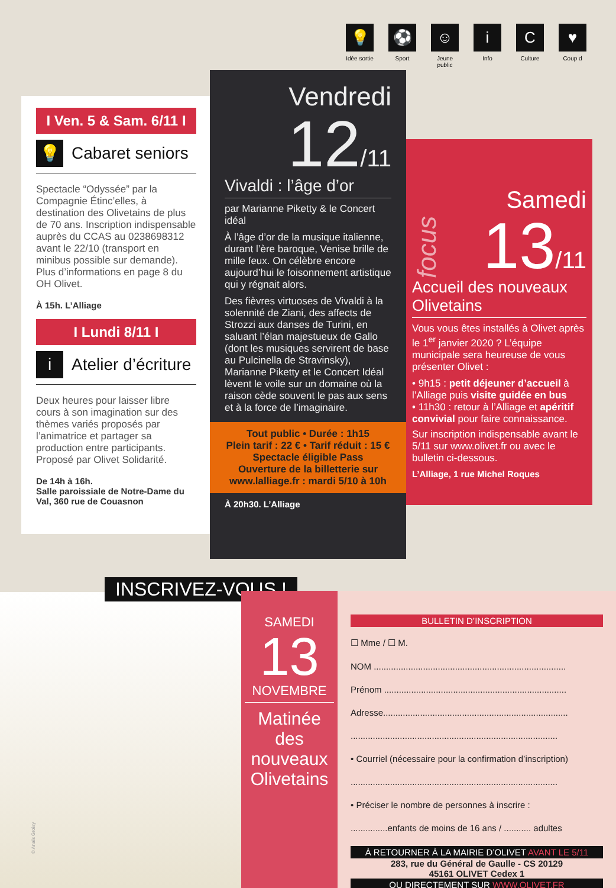💡
Idée sortie
⚽
Sport
☺
Jeune public
i
Info
C
Culture
♥
Coup d
I Ven. 5 & Sam. 6/11 I
💡 Cabaret seniors
Spectacle “Odyssée” par la Compagnie Étinc’elles, à destination des Olivetains de plus de 70 ans. Inscription indispensable auprès du CCAS au 0238698312 avant le 22/10 (transport en minibus possible sur demande). Plus d’informations en page 8 du OH Olivet.
À 15h. L’Alliage
I Lundi 8/11 I
i Atelier d’écriture
Deux heures pour laisser libre cours à son imagination sur des thèmes variés proposés par l’animatrice et partager sa production entre participants. Proposé par Olivet Solidarité.
De 14h à 16h.
Salle paroissiale de Notre-Dame du Val, 360 rue de Couasnon
Vendredi
12/11
Vivaldi : l’âge d’or
par Marianne Piketty & le Concert idéal
À l’âge d’or de la musique italienne, durant l’ère baroque, Venise brille de mille feux. On célèbre encore aujourd’hui le foisonnement artistique qui y régnait alors.
Des fièvres virtuoses de Vivaldi à la solennité de Ziani, des affects de Strozzi aux danses de Turini, en saluant l’élan majestueux de Gallo (dont les musiques servirent de base au Pulcinella de Stravinsky), Marianne Piketty et le Concert Idéal lèvent le voile sur un domaine où la raison cède souvent le pas aux sens et à la force de l’imaginaire.
Tout public • Durée : 1h15
Plein tarif : 22 € • Tarif réduit : 15 €
Spectacle éligible Pass
Ouverture de la billetterie sur
www.lalliage.fr : mardi 5/10 à 10h
À 20h30. L’Alliage
focus
Samedi
13/11
Accueil des nouveaux Olivetains
Vous vous êtes installés à Olivet après le 1<sup>er</sup> janvier 2020 ? L’équipe municipale sera heureuse de vous présenter Olivet :
• 9h15 : petit déjeuner d’accueil à l’Alliage puis visite guidée en bus
• 11h30 : retour à l’Alliage et apéritif convivial pour faire connaissance.
Sur inscription indispensable avant le 5/11 sur www.olivet.fr ou avec le bulletin ci-dessous.
L’Alliage, 1 rue Michel Roques
© Anaïs Groisy INSCRIVEZ-VOUS !
SAMEDI
13
NOVEMBRE
Matinée des nouveaux Olivetains
BULLETIN D’INSCRIPTION
☐ Mme / ☐ M.
NOM ..............................................................................
Prénom ..........................................................................
Adresse...........................................................................
....................................................................................
• Courriel (nécessaire pour la confirmation d’inscription)
....................................................................................
• Préciser le nombre de personnes à inscrire :
...............enfants de moins de 16 ans / ........... adultes
À RETOURNER À LA MAIRIE D’OLIVET AVANT LE 5/11
283, rue du Général de Gaulle - CS 20129
45161 OLIVET Cedex 1
OU DIRECTEMENT SUR WWW.OLIVET.FR